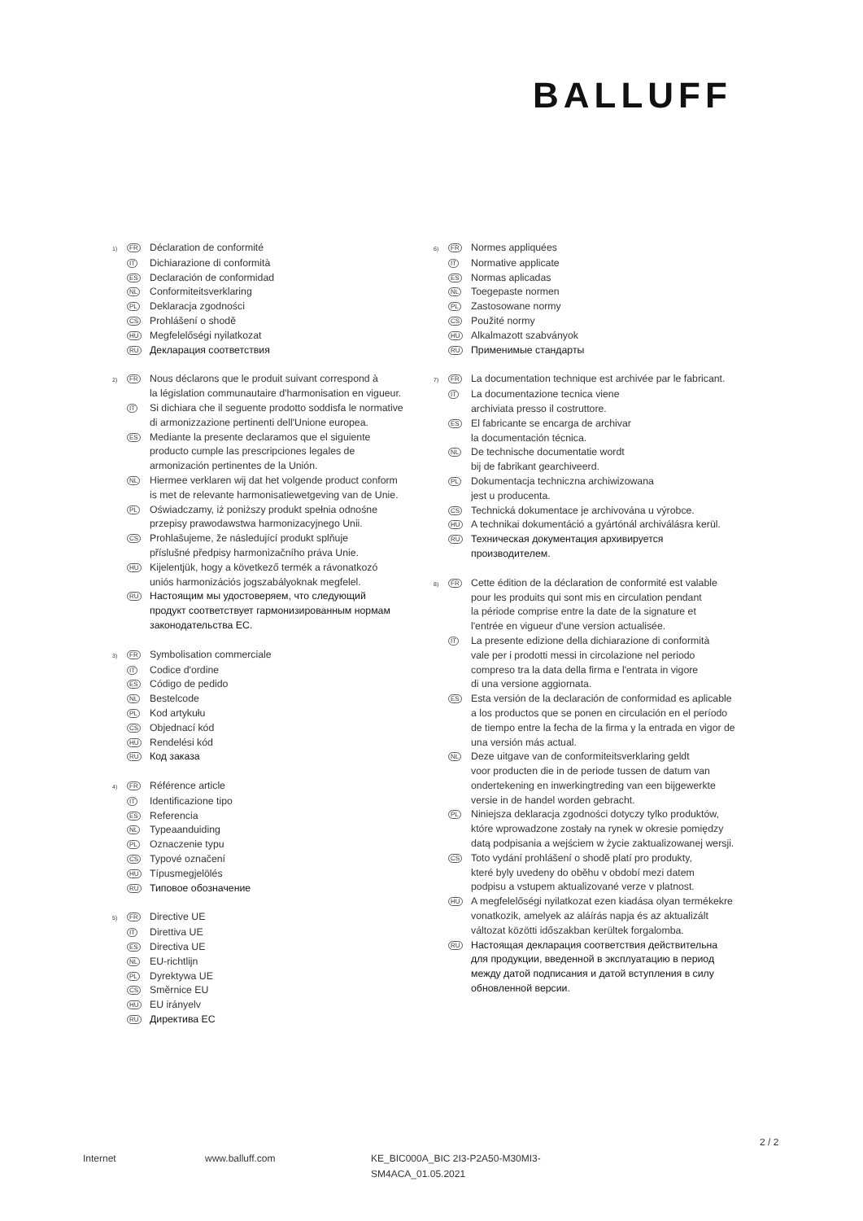BALLUFF
1) FR
Déclaration de conformité
IT
Dichiarazione di conformità
ES
Declaración de conformidad
NL
Conformiteitsverklaring
PL
Deklaracja zgodności
CS
Prohlášení o shodě
HU
Megfelelőségi nyilatkozat
RU
Декларация соответствия
2) FR
Nous déclarons que le produit suivant correspond à
la législation communautaire d'harmonisation en vigueur.
IT
Si dichiara che il seguente prodotto soddisfa le normative
di armonizzazione pertinenti dell'Unione europea.
ES
Mediante la presente declaramos que el siguiente
producto cumple las prescripciones legales de
armonización pertinentes de la Unión.
NL
Hiermee verklaren wij dat het volgende product conform
is met de relevante harmonisatiewetgeving van de Unie.
PL
Oświadczamy, iż poniższy produkt spełnia odnośne
przepisy prawodawstwa harmonizacyjnego Unii.
CS
Prohlašujeme, že následující produkt splňuje
příslušné předpisy harmonizačního práva Unie.
HU
Kijelentjük, hogy a következő termék a rávonatkozó
uniós harmonizációs jogszabályoknak megfelel.
RU
Настоящим мы удостоверяем, что следующий
продукт соответствует гармонизированным нормам
законодательства ЕС.
3) FR
Symbolisation commerciale
IT
Codice d'ordine
ES
Código de pedido
NL
Bestelcode
PL
Kod artykułu
CS
Objednací kód
HU
Rendelési kód
RU
Код заказа
4) FR
Référence article
IT
Identificazione tipo
ES
Referencia
NL
Typeaanduiding
PL
Oznaczenie typu
CS
Typové označení
HU
Típusmegjelölés
RU
Типовое обозначение
5) FR
Directive UE
IT
Direttiva UE
ES
Directiva UE
NL
EU-richtlijn
PL
Dyrektywa UE
CS
Směrnice EU
HU
EU irányelv
RU
Директива ЕС
6) FR
Normes appliquées
IT
Normative applicate
ES
Normas aplicadas
NL
Toegepaste normen
PL
Zastosowane normy
CS
Použité normy
HU
Alkalmazott szabványok
RU
Применимые стандарты
7) FR
La documentation technique est archivée par le fabricant.
IT
La documentazione tecnica viene
archiviata presso il costruttore.
ES
El fabricante se encarga de archivar
la documentación técnica.
NL
De technische documentatie wordt
bij de fabrikant gearchiveerd.
PL
Dokumentacja techniczna archiwizowana
jest u producenta.
CS
Technická dokumentace je archivována u výrobce.
HU
A technikai dokumentáció a gyártónál archiválásra kerül.
RU
Техническая документация архивируется
производителем.
8) FR
Cette édition de la déclaration de conformité est valable
pour les produits qui sont mis en circulation pendant
la période comprise entre la date de la signature et
l'entrée en vigueur d'une version actualisée.
IT
La presente edizione della dichiarazione di conformità
vale per i prodotti messi in circolazione nel periodo
compreso tra la data della firma e l'entrata in vigore
di una versione aggiornata.
ES
Esta versión de la declaración de conformidad es aplicable
a los productos que se ponen en circulación en el período
de tiempo entre la fecha de la firma y la entrada en vigor de
una versión más actual.
NL
Deze uitgave van de conformiteitsverklaring geldt
voor producten die in de periode tussen de datum van
ondertekening en inwerkingtreding van een bijgewerkte
versie in de handel worden gebracht.
PL
Niniejsza deklaracja zgodności dotyczy tylko produktów,
które wprowadzone zostały na rynek w okresie pomiędzy
datą podpisania a wejściem w życie zaktualizowanej wersji.
CS
Toto vydání prohlášení o shodě platí pro produkty,
které byly uvedeny do oběhu v období mezi datem
podpisu a vstupem aktualizované verze v platnost.
HU
A megfelelőségi nyilatkozat ezen kiadása olyan termékekre
vonatkozik, amelyek az aláírás napja és az aktualizált
változat közötti időszakban kerültek forgalomba.
RU
Настоящая декларация соответствия действительна
для продукции, введенной в эксплуатацию в период
между датой подписания и датой вступления в силу
обновленной версии.
2 / 2
Internet www.balluff.com KE_BIC000A_BIC 2I3-P2A50-M30MI3-
SM4ACA_01.05.2021